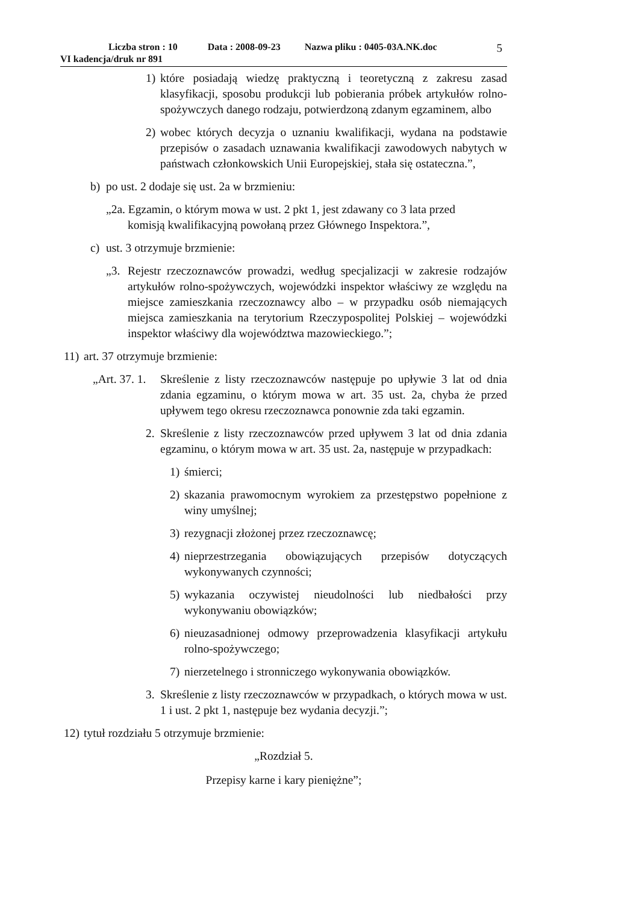Liczba stron : 10 Data : 2008-09-23 Nazwa pliku : 0405-03A.NK.doc 5
VI kadencja/druk nr 891
1) które posiadają wiedzę praktyczną i teoretyczną z zakresu zasad klasyfikacji, sposobu produkcji lub pobierania próbek artykułów rolno-spożywczych danego rodzaju, potwierdzoną zdanym egzaminem, albo
2) wobec których decyzja o uznaniu kwalifikacji, wydana na podstawie przepisów o zasadach uznawania kwalifikacji zawodowych nabytych w państwach członkowskich Unii Europejskiej, stała się ostateczna.”,
b) po ust. 2 dodaje się ust. 2a w brzmieniu:
„2a. Egzamin, o którym mowa w ust. 2 pkt 1, jest zdawany co 3 lata przed
komisją kwalifikacyjną powołaną przez Głównego Inspektora.”,
c) ust. 3 otrzymuje brzmienie:
„3. Rejestr rzeczoznawców prowadzi, według specjalizacji w zakresie rodzajów artykułów rolno-spożywczych, wojewódzki inspektor właściwy ze względu na miejsce zamieszkania rzeczoznawcy albo – w przypadku osób niemających miejsca zamieszkania na terytorium Rzeczypospolitej Polskiej – wojewódzki inspektor właściwy dla województwa mazowieckiego.”;
11) art. 37 otrzymuje brzmienie:
„Art. 37. 1. Skreślenie z listy rzeczoznawców następuje po upływie 3 lat od dnia zdania egzaminu, o którym mowa w art. 35 ust. 2a, chyba że przed upływem tego okresu rzeczoznawca ponownie zda taki egzamin.
2. Skreślenie z listy rzeczoznawców przed upływem 3 lat od dnia zdania egzaminu, o którym mowa w art. 35 ust. 2a, następuje w przypadkach:
1) śmierci;
2) skazania prawomocnym wyrokiem za przestępstwo popełnione z winy umyślnej;
3) rezygnacji złożonej przez rzeczoznawcę;
4) nieprzestrzegania obowiązujących przepisów dotyczących wykonywanych czynności;
5) wykazania oczywistej nieudolności lub niedbałości przy wykonywaniu obowiązków;
6) nieuzasadnionej odmowy przeprowadzenia klasyfikacji artykułu rolno-spożywczego;
7) nierzetelnego i stronniczego wykonywania obowiązków.
3. Skreślenie z listy rzeczoznawców w przypadkach, o których mowa w ust. 1 i ust. 2 pkt 1, następuje bez wydania decyzji.”;
12) tytuł rozdziału 5 otrzymuje brzmienie:
„Rozdział 5.
Przepisy karne i kary pieniężne”;